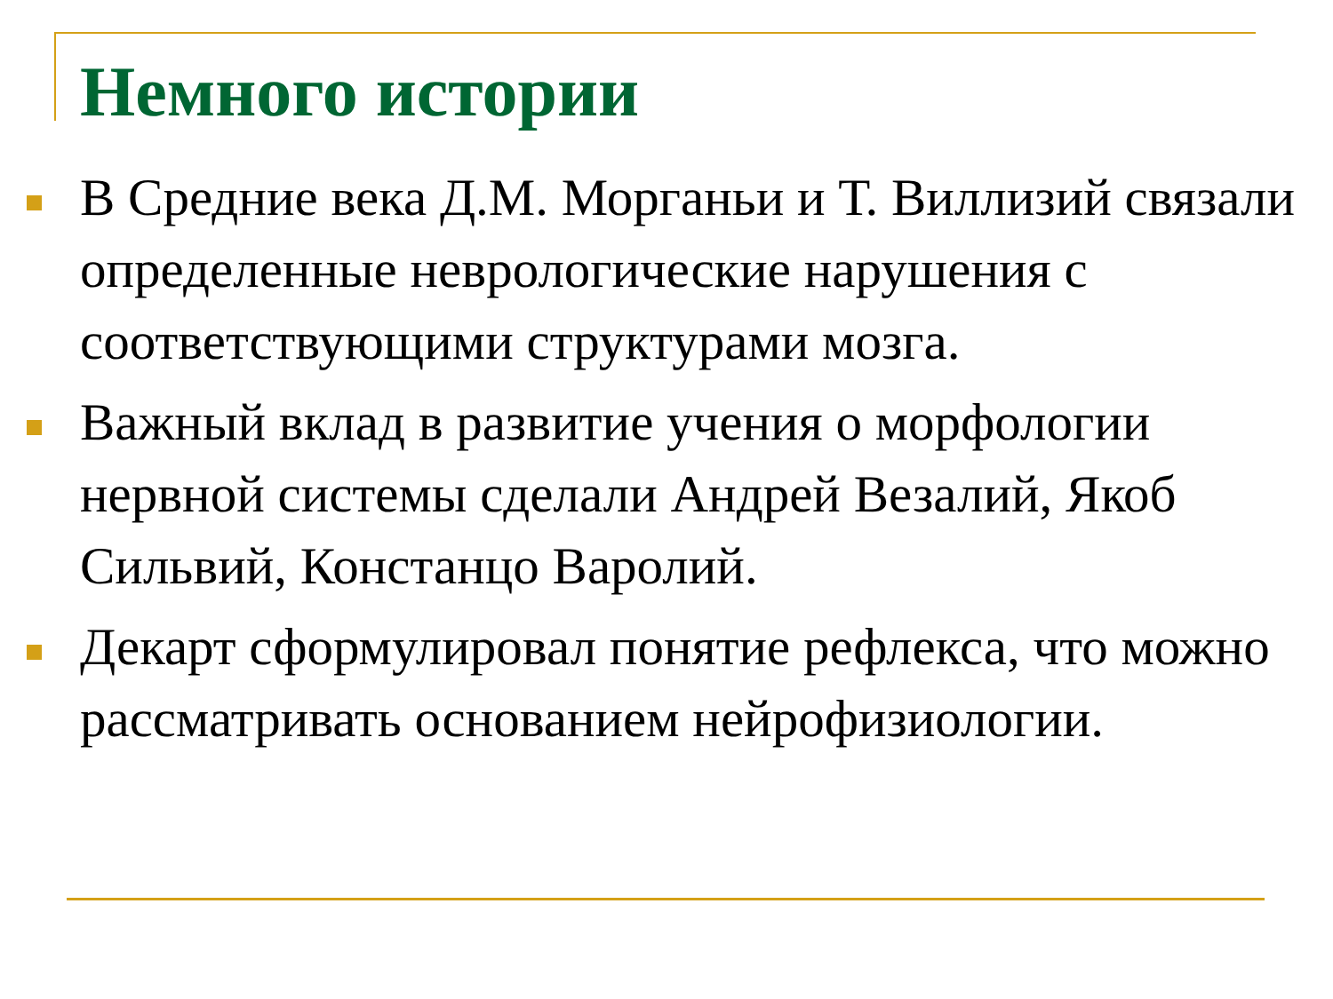Немного истории
В Средние века Д.М. Морганьи и Т. Виллизий связали определенные неврологические нарушения с соответствующими структурами мозга.
Важный вклад в развитие учения о морфологии нервной системы сделали Андрей Везалий, Якоб Сильвий, Констанцо Варолий.
Декарт сформулировал понятие рефлекса, что можно рассматривать основанием нейрофизиологии.